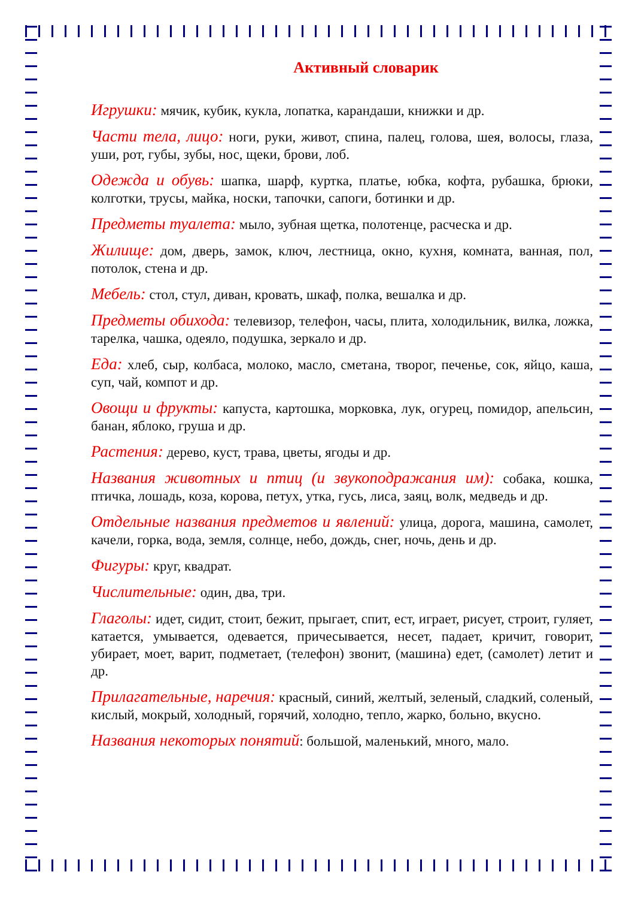Активный словарик
Игрушки: мячик, кубик, кукла, лопатка, карандаши, книжки и др.
Части тела, лицо: ноги, руки, живот, спина, палец, голова, шея, волосы, глаза, уши, рот, губы, зубы, нос, щеки, брови, лоб.
Одежда и обувь: шапка, шарф, куртка, платье, юбка, кофта, рубашка, брюки, колготки, трусы, майка, носки, тапочки, сапоги, ботинки и др.
Предметы туалета: мыло, зубная щетка, полотенце, расческа и др.
Жилище: дом, дверь, замок, ключ, лестница, окно, кухня, комната, ванная, пол, потолок, стена и др.
Мебель: стол, стул, диван, кровать, шкаф, полка, вешалка и др.
Предметы обихода: телевизор, телефон, часы, плита, холодильник, вилка, ложка, тарелка, чашка, одеяло, подушка, зеркало и др.
Еда: хлеб, сыр, колбаса, молоко, масло, сметана, творог, печенье, сок, яйцо, каша, суп, чай, компот и др.
Овощи и фрукты: капуста, картошка, морковка, лук, огурец, помидор, апельсин, банан, яблоко, груша и др.
Растения: дерево, куст, трава, цветы, ягоды и др.
Названия животных и птиц (и звукоподражания им): собака, кошка, птичка, лошадь, коза, корова, петух, утка, гусь, лиса, заяц, волк, медведь и др.
Отдельные названия предметов и явлений: улица, дорога, машина, самолет, качели, горка, вода, земля, солнце, небо, дождь, снег, ночь, день и др.
Фигуры: круг, квадрат.
Числительные: один, два, три.
Глаголы: идет, сидит, стоит, бежит, прыгает, спит, ест, играет, рисует, строит, гуляет, катается, умывается, одевается, причесывается, несет, падает, кричит, говорит, убирает, моет, варит, подметает, (телефон) звонит, (машина) едет, (самолет) летит и др.
Прилагательные, наречия: красный, синий, желтый, зеленый, сладкий, соленый, кислый, мокрый, холодный, горячий, холодно, тепло, жарко, больно, вкусно.
Названия некоторых понятий: большой, маленький, много, мало.